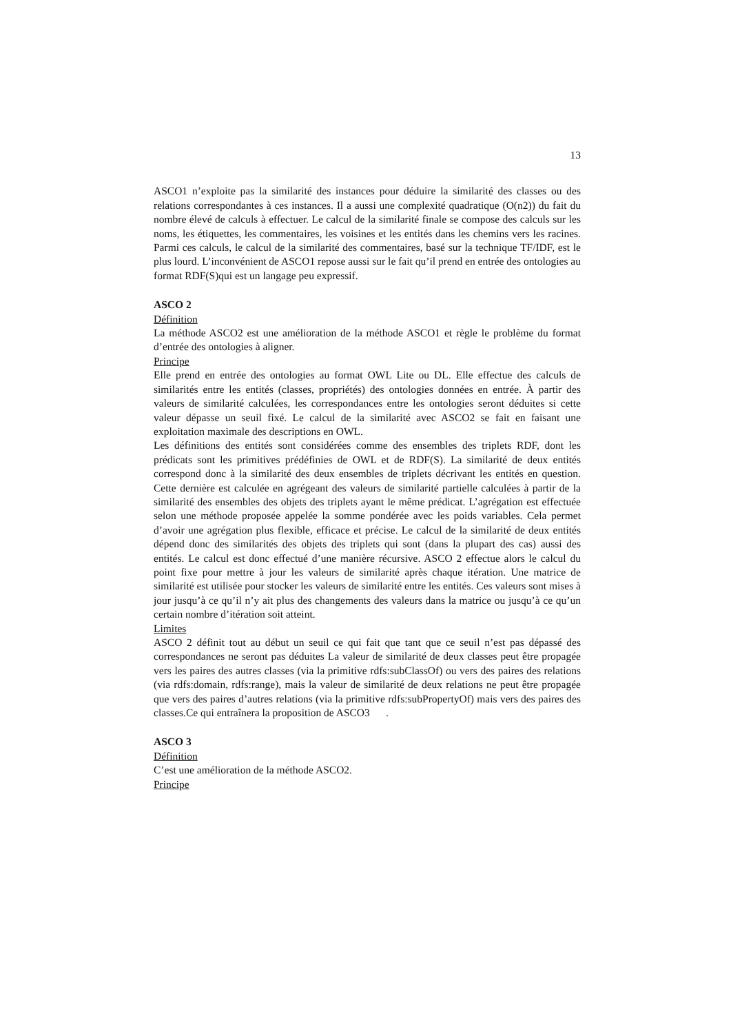13
ASCO1 n’exploite pas la similarité des instances pour déduire la similarité des classes ou des relations correspondantes à ces instances. Il a aussi une complexité quadratique (O(n2)) du fait du nombre élevé de calculs à effectuer. Le calcul de la similarité finale se compose des calculs sur les noms, les étiquettes, les commentaires, les voisines et les entités dans les chemins vers les racines. Parmi ces calculs, le calcul de la similarité des commentaires, basé sur la technique TF/IDF, est le plus lourd. L’inconvénient de ASCO1 repose aussi sur le fait qu’il prend en entrée des ontologies au format RDF(S)qui est un langage peu expressif.
ASCO 2
Définition
La méthode ASCO2 est une amélioration de la méthode ASCO1 et règle le problème du format d’entrée des ontologies à aligner.
Principe
Elle prend en entrée des ontologies au format OWL Lite ou DL. Elle effectue des calculs de similarités entre les entités (classes, propriétés) des ontologies données en entrée. À partir des valeurs de similarité calculées, les correspondances entre les ontologies seront déduites si cette valeur dépasse un seuil fixé. Le calcul de la similarité avec ASCO2 se fait en faisant une exploitation maximale des descriptions en OWL.
Les définitions des entités sont considérées comme des ensembles des triplets RDF, dont les prédicats sont les primitives prédéfinies de OWL et de RDF(S). La similarité de deux entités correspond donc à la similarité des deux ensembles de triplets décrivant les entités en question. Cette dernière est calculée en agrégeant des valeurs de similarité partielle calculées à partir de la similarité des ensembles des objets des triplets ayant le même prédicat. L’agrégation est effectuée selon une méthode proposée appelée la somme pondérée avec les poids variables. Cela permet d’avoir une agrégation plus flexible, efficace et précise. Le calcul de la similarité de deux entités dépend donc des similarités des objets des triplets qui sont (dans la plupart des cas) aussi des entités. Le calcul est donc effectué d’une manière récursive. ASCO 2 effectue alors le calcul du point fixe pour mettre à jour les valeurs de similarité après chaque itération. Une matrice de similarité est utilisée pour stocker les valeurs de similarité entre les entités. Ces valeurs sont mises à jour jusqu’à ce qu’il n’y ait plus des changements des valeurs dans la matrice ou jusqu’à ce qu’un certain nombre d’itération soit atteint.
Limites
ASCO 2 définit tout au début un seuil ce qui fait que tant que ce seuil n’est pas dépassé des correspondances ne seront pas déduites La valeur de similarité de deux classes peut être propagée vers les paires des autres classes (via la primitive rdfs:subClassOf) ou vers des paires des relations (via rdfs:domain, rdfs:range), mais la valeur de similarité de deux relations ne peut être propagée que vers des paires d’autres relations (via la primitive rdfs:subPropertyOf) mais vers des paires des classes.Ce qui entraînera la proposition de ASCO3 .
ASCO 3
Définition
C’est une amélioration de la méthode ASCO2.
Principe